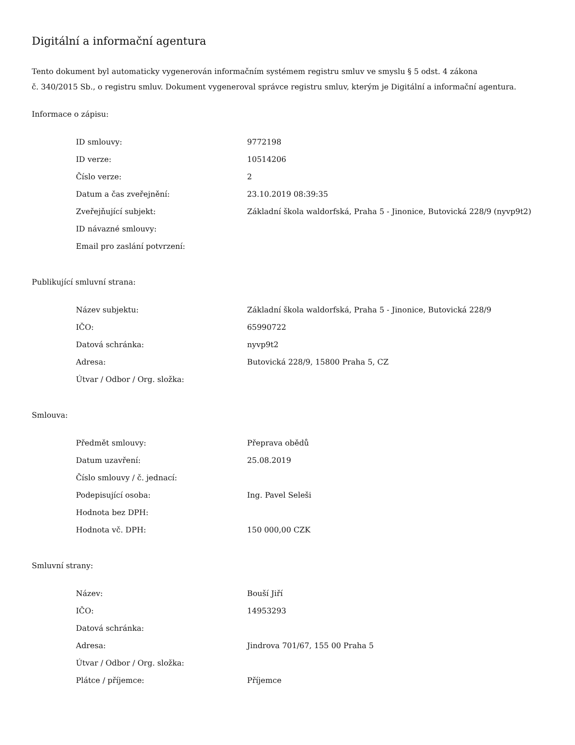Digitální a informační agentura
Tento dokument byl automaticky vygenerován informačním systémem registru smluv ve smyslu § 5 odst. 4 zákona
č. 340/2015 Sb., o registru smluv. Dokument vygeneroval správce registru smluv, kterým je Digitální a informační agentura.
Informace o zápisu:
| ID smlouvy: | 9772198 |
| ID verze: | 10514206 |
| Číslo verze: | 2 |
| Datum a čas zveřejnění: | 23.10.2019 08:39:35 |
| Zveřejňující subjekt: | Základní škola waldorfská, Praha 5 - Jinonice, Butovická 228/9 (nyvp9t2) |
| ID návazné smlouvy: | |
| Email pro zaslání potvrzení: | |
Publikující smluvní strana:
| Název subjektu: | Základní škola waldorfská, Praha 5 - Jinonice, Butovická 228/9 |
| IČO: | 65990722 |
| Datová schránka: | nyvp9t2 |
| Adresa: | Butovická 228/9, 15800 Praha 5, CZ |
| Útvar / Odbor / Org. složka: | |
Smlouva:
| Předmět smlouvy: | Přeprava obědů |
| Datum uzavření: | 25.08.2019 |
| Číslo smlouvy / č. jednací: | |
| Podepisující osoba: | Ing. Pavel Seleši |
| Hodnota bez DPH: | |
| Hodnota vč. DPH: | 150 000,00 CZK |
Smluvní strany:
| Název: | Bouší Jiří |
| IČO: | 14953293 |
| Datová schránka: | |
| Adresa: | Jindrova 701/67, 155 00 Praha 5 |
| Útvar / Odbor / Org. složka: | |
| Plátce / příjemce: | Příjemce |